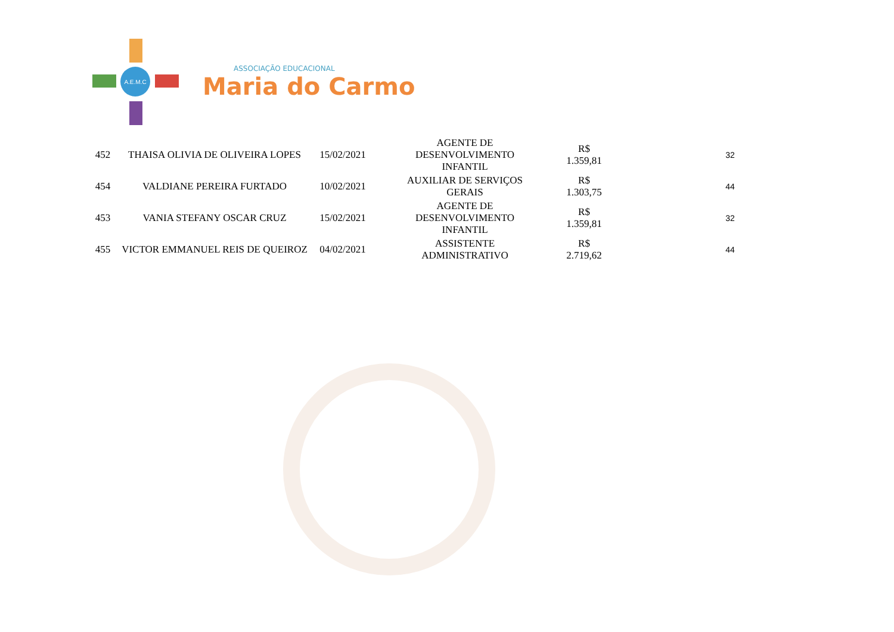A.E.M.C
ASSOCIAÇÃO EDUCACIONAL
Maria do Carmo
| 452 | THAISA OLIVIA DE OLIVEIRA LOPES | 15/02/2021 | AGENTE DE DESENVOLVIMENTO INFANTIL | R$ 1.359,81 | 32 |
| 454 | VALDIANE PEREIRA FURTADO | 10/02/2021 | AUXILIAR DE SERVIÇOS GERAIS | R$ 1.303,75 | 44 |
| 453 | VANIA STEFANY OSCAR CRUZ | 15/02/2021 | AGENTE DE DESENVOLVIMENTO INFANTIL | R$ 1.359,81 | 32 |
| 455 | VICTOR EMMANUEL REIS DE QUEIROZ | 04/02/2021 | ASSISTENTE ADMINISTRATIVO | R$ 2.719,62 | 44 |